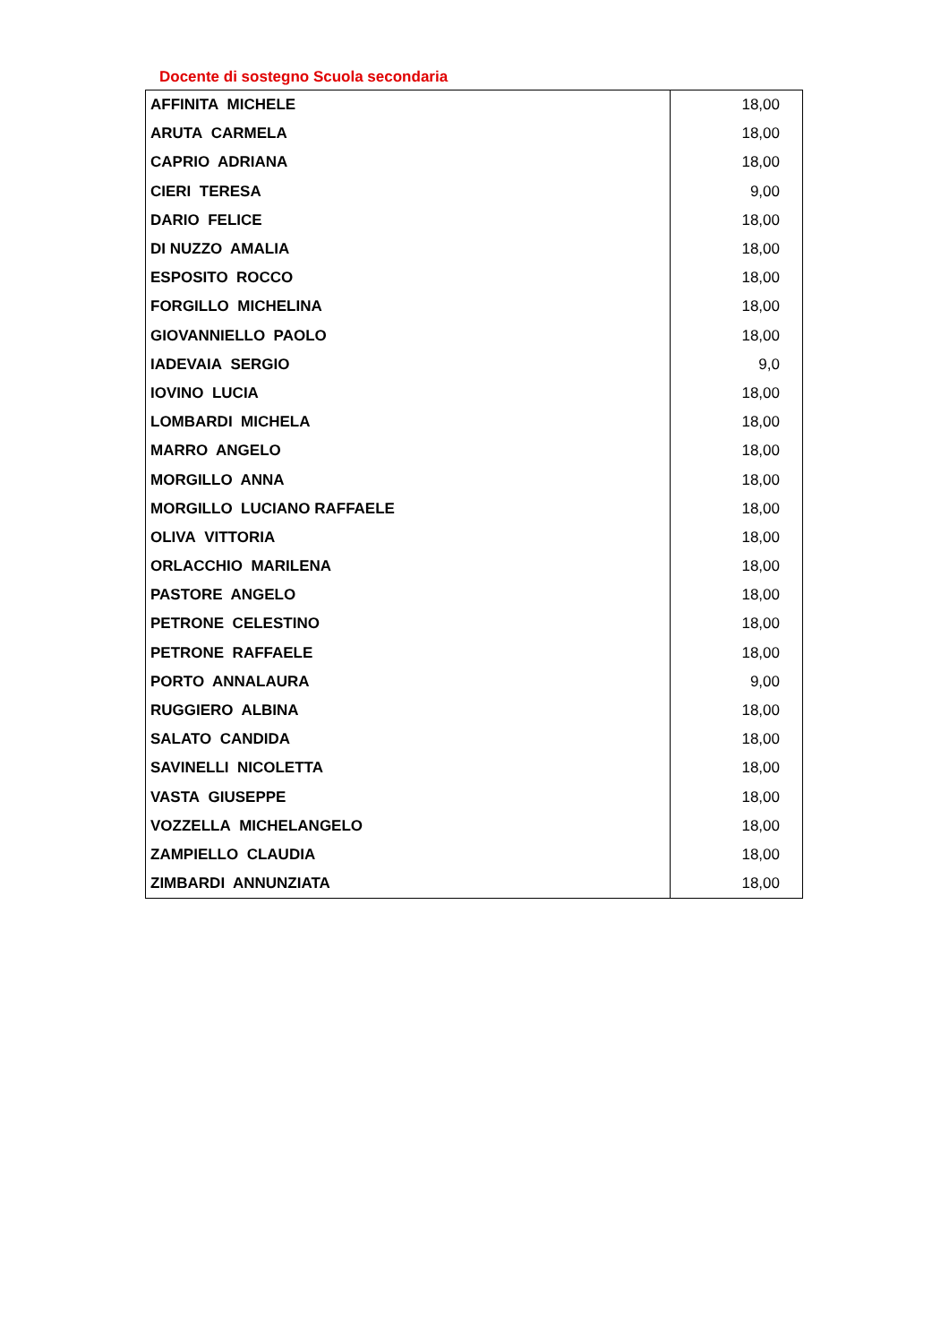Docente di sostegno Scuola secondaria
| AFFINITA MICHELE | 18,00 |
| ARUTA CARMELA | 18,00 |
| CAPRIO ADRIANA | 18,00 |
| CIERI TERESA | 9,00 |
| DARIO FELICE | 18,00 |
| DI NUZZO AMALIA | 18,00 |
| ESPOSITO ROCCO | 18,00 |
| FORGILLO MICHELINA | 18,00 |
| GIOVANNIELLO PAOLO | 18,00 |
| IADEVAIA SERGIO | 9,0 |
| IOVINO LUCIA | 18,00 |
| LOMBARDI MICHELA | 18,00 |
| MARRO ANGELO | 18,00 |
| MORGILLO ANNA | 18,00 |
| MORGILLO LUCIANO RAFFAELE | 18,00 |
| OLIVA VITTORIA | 18,00 |
| ORLACCHIO MARILENA | 18,00 |
| PASTORE ANGELO | 18,00 |
| PETRONE CELESTINO | 18,00 |
| PETRONE RAFFAELE | 18,00 |
| PORTO ANNALAURA | 9,00 |
| RUGGIERO ALBINA | 18,00 |
| SALATO CANDIDA | 18,00 |
| SAVINELLI NICOLETTA | 18,00 |
| VASTA GIUSEPPE | 18,00 |
| VOZZELLA MICHELANGELO | 18,00 |
| ZAMPIELLO CLAUDIA | 18,00 |
| ZIMBARDI ANNUNZIATA | 18,00 |